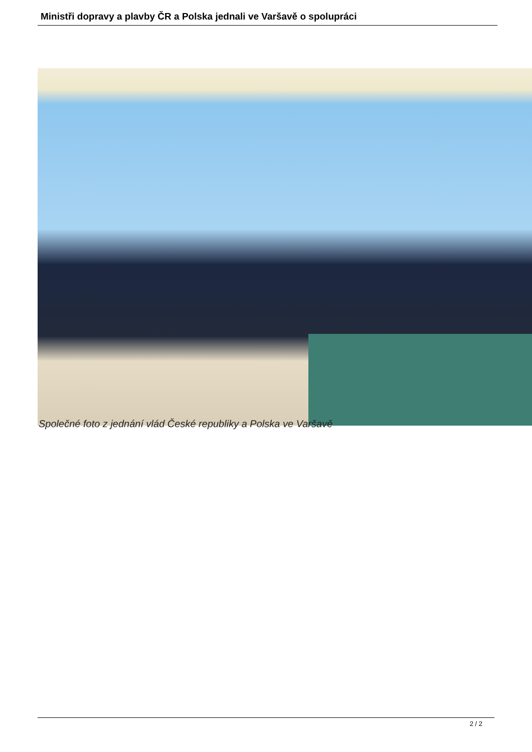Ministři dopravy a plavby ČR a Polska jednali ve Varšavě o spolupráci
Společné foto z jednání vlád České republiky a Polska ve Varšavě
2 / 2